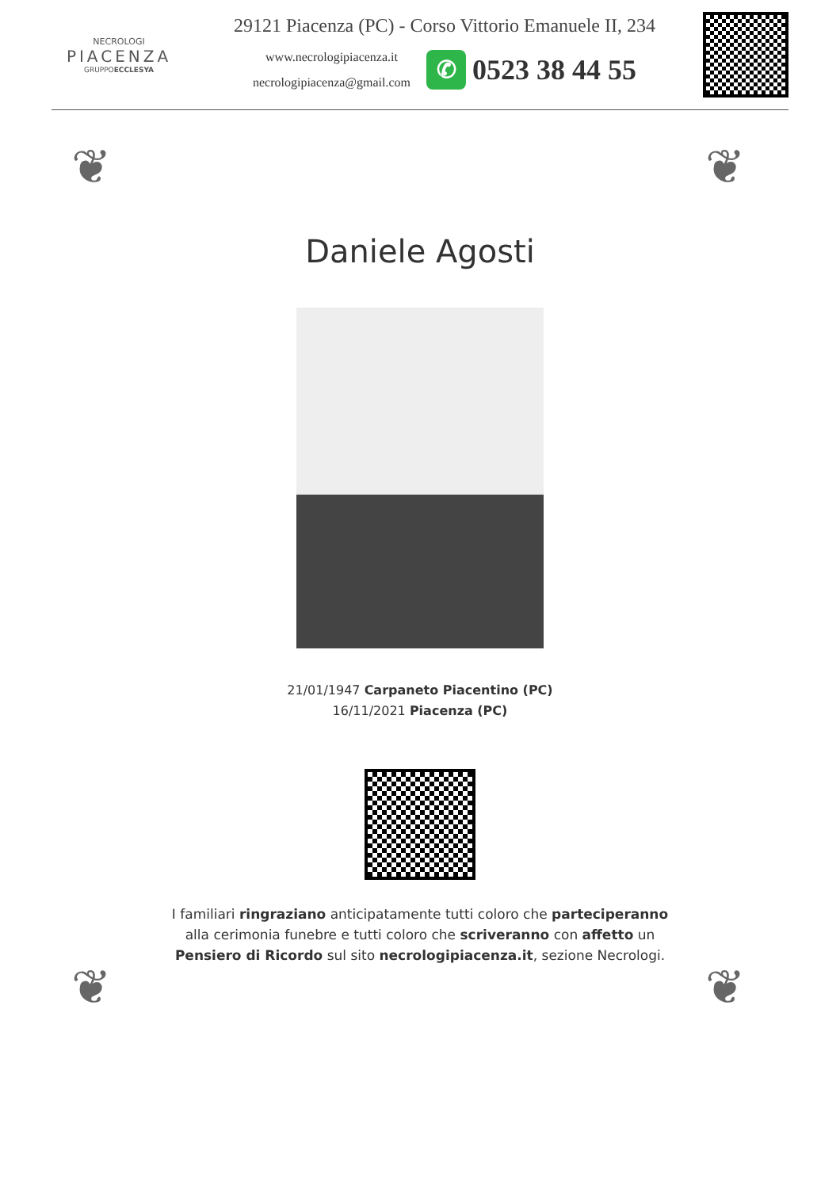NECROLOGI
PIACENZA
GRUPPOECCLESYA
29121 Piacenza (PC) - Corso Vittorio Emanuele II, 234
www.necrologipiacenza.it
necrologipiacenza@gmail.com
✆ 0523 38 44 55
❦ ❦
Daniele Agosti
21/01/1947 Carpaneto Piacentino (PC)
16/11/2021 Piacenza (PC)
I familiari ringraziano anticipatamente tutti coloro che parteciperanno alla cerimonia funebre e tutti coloro che scriveranno con affetto un Pensiero di Ricordo sul sito necrologipiacenza.it, sezione Necrologi.
❦ ❦